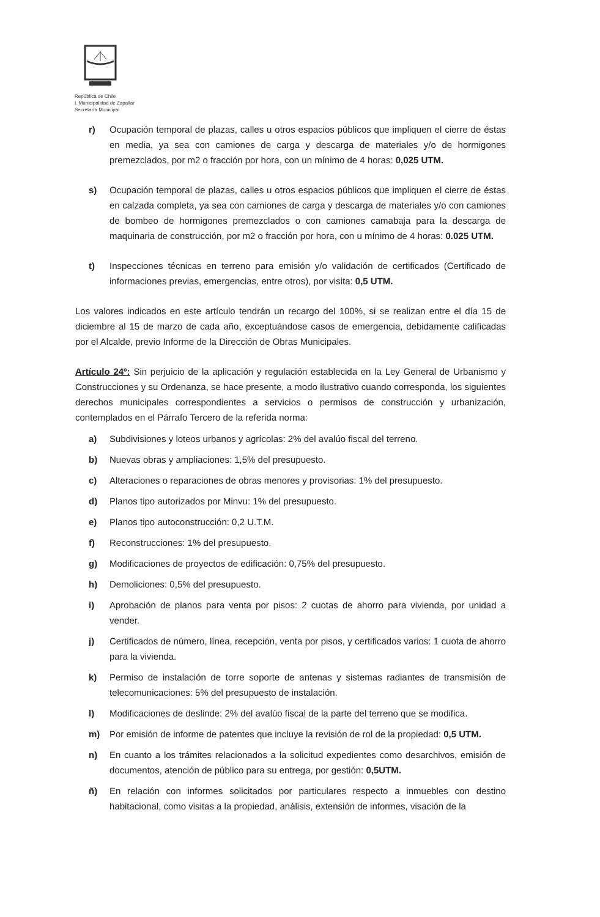República de Chile
I. Municipalidad de Zapallar
Secretaría Municipal
r) Ocupación temporal de plazas, calles u otros espacios públicos que impliquen el cierre de éstas en media, ya sea con camiones de carga y descarga de materiales y/o de hormigones premezclados, por m2 o fracción por hora, con un mínimo de 4 horas: 0,025 UTM.
s) Ocupación temporal de plazas, calles u otros espacios públicos que impliquen el cierre de éstas en calzada completa, ya sea con camiones de carga y descarga de materiales y/o con camiones de bombeo de hormigones premezclados o con camiones camabaja para la descarga de maquinaria de construcción, por m2 o fracción por hora, con u mínimo de 4 horas: 0.025 UTM.
t) Inspecciones técnicas en terreno para emisión y/o validación de certificados (Certificado de informaciones previas, emergencias, entre otros), por visita: 0,5 UTM.
Los valores indicados en este artículo tendrán un recargo del 100%, si se realizan entre el día 15 de diciembre al 15 de marzo de cada año, exceptuándose casos de emergencia, debidamente calificadas por el Alcalde, previo Informe de la Dirección de Obras Municipales.
Artículo 24º: Sin perjuicio de la aplicación y regulación establecida en la Ley General de Urbanismo y Construcciones y su Ordenanza, se hace presente, a modo ilustrativo cuando corresponda, los siguientes derechos municipales correspondientes a servicios o permisos de construcción y urbanización, contemplados en el Párrafo Tercero de la referida norma:
a) Subdivisiones y loteos urbanos y agrícolas: 2% del avalúo fiscal del terreno.
b) Nuevas obras y ampliaciones: 1,5% del presupuesto.
c) Alteraciones o reparaciones de obras menores y provisorias: 1% del presupuesto.
d) Planos tipo autorizados por Minvu: 1% del presupuesto.
e) Planos tipo autoconstrucción: 0,2 U.T.M.
f) Reconstrucciones: 1% del presupuesto.
g) Modificaciones de proyectos de edificación: 0,75% del presupuesto.
h) Demoliciones: 0,5% del presupuesto.
i) Aprobación de planos para venta por pisos: 2 cuotas de ahorro para vivienda, por unidad a vender.
j) Certificados de número, línea, recepción, venta por pisos, y certificados varios: 1 cuota de ahorro para la vivienda.
k) Permiso de instalación de torre soporte de antenas y sistemas radiantes de transmisión de telecomunicaciones: 5% del presupuesto de instalación.
l) Modificaciones de deslinde: 2% del avalúo fiscal de la parte del terreno que se modifica.
m) Por emisión de informe de patentes que incluye la revisión de rol de la propiedad: 0,5 UTM.
n) En cuanto a los trámites relacionados a la solicitud expedientes como desarchivos, emisión de documentos, atención de público para su entrega, por gestión: 0,5UTM.
ñ) En relación con informes solicitados por particulares respecto a inmuebles con destino habitacional, como visitas a la propiedad, análisis, extensión de informes, visación de la